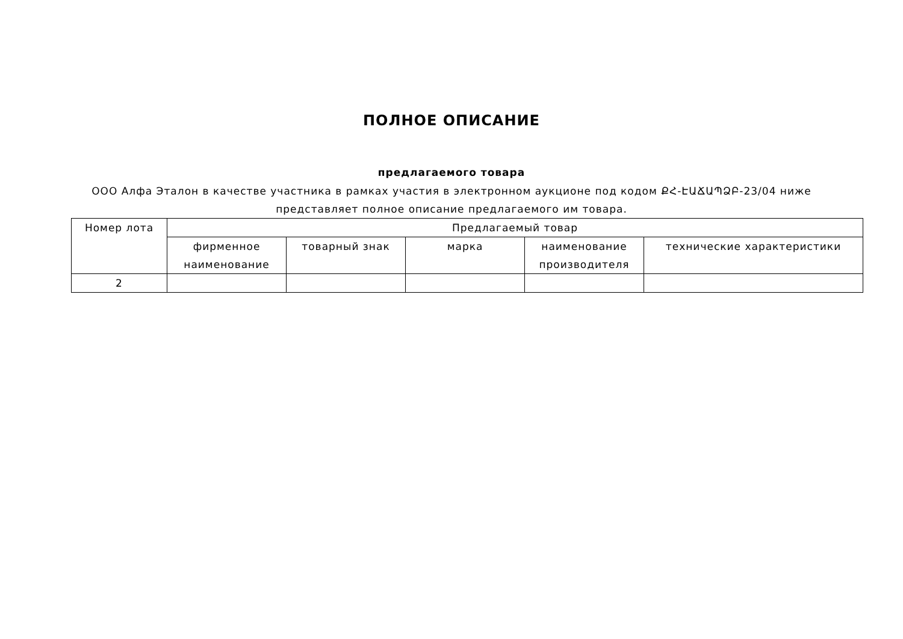ПОЛНОЕ ОПИСАНИЕ
предлагаемого товара
ООО Алфа Эталон в качестве участника в рамках участия в электронном аукционе под кодом ՔՀ-ԷԱՃԱՊՁԲ-23/04 ниже представляет полное описание предлагаемого им товара.
| Номер лота | Предлагаемый товар | | | | |
| | фирменное наименование | товарный знак | марка | наименование производителя | технические характеристики |
| 2 | | | | | |